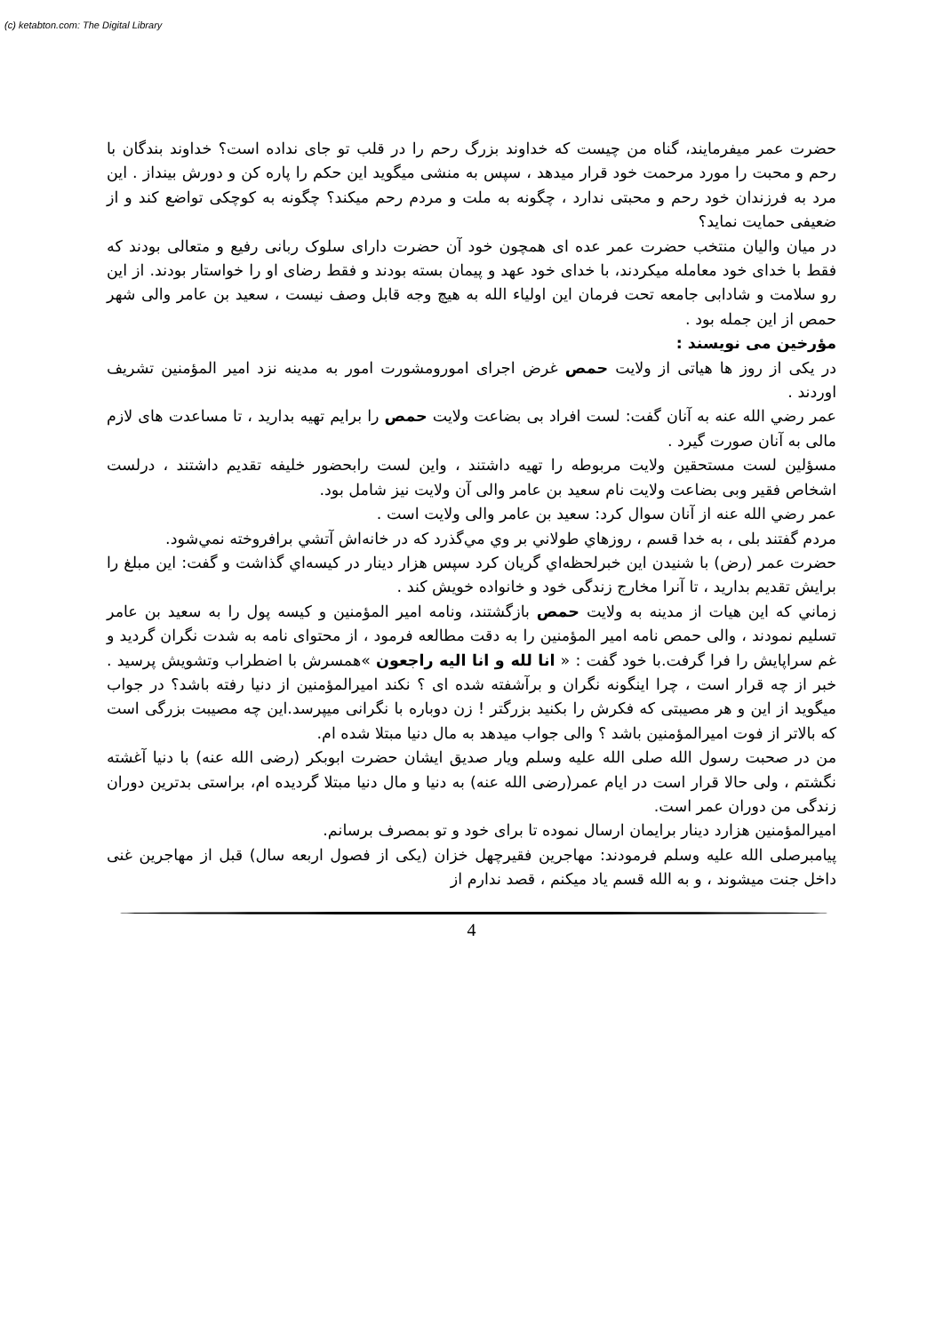(c) ketabton.com: The Digital Library
حضرت عمر میفرمایند، گناه من چیست که خداوند بزرگ رحم را در قلب تو جای نداده است؟ خداوند بندگان با رحم و محبت را مورد مرحمت خود قرار میدهد ، سپس به منشی میگوید این حکم را پاره کن و دورش بینداز . این مرد به فرزندان خود رحم و محبتی ندارد ، چگونه به ملت و مردم رحم میکند؟ چگونه به کوچکی تواضع کند و از ضعیفی حمایت نماید؟
در میان والیان منتخب حضرت عمر عده ای همچون خود آن حضرت دارای سلوک ربانی رفیع و متعالی بودند که فقط با خدای خود معامله میکردند، با خدای خود عهد و پیمان بسته بودند و فقط رضای او را خواستار بودند. از این رو سلامت و شادابی جامعه تحت فرمان این اولیاء الله به هیچ وجه قابل وصف نیست ، سعید بن عامر والی شهر حمص از این جمله بود .
مؤرخین می نویسند :
در یکی از روز ها هیاتی از ولایت حمص غرض اجرای امورومشورت امور به مدینه نزد امیر المؤمنین تشریف اوردند .
عمر رضي الله عنه به آنان گفت: لست افراد بی بضاعت ولایت حمص را برایم تهیه بدارید ، تا مساعدت های لازم مالی به آنان صورت گیرد .
مسؤلین لست مستحقین ولایت مربوطه را تهیه داشتند ، واین لست رابحضور خلیفه تقدیم داشتند ، درلست اشخاص فقیر وبی بضاعت ولایت نام سعید بن عامر والی آن ولایت نیز شامل بود.
عمر رضي الله عنه از آنان سوال كرد: سعید بن عامر والی ولایت است .
مردم گفتند بلی ، به خدا قسم ، روزهاي طولاني بر وي مي‌گذرد كه در خانه‌اش آتشي برافروخته نمي‌شود.
حضرت عمر (رض) با شنيدن اين خبرلحظه‌اي گريان كرد سپس هزار دينار در كيسه‌اي گذاشت و گفت: اين مبلغ را برایش تقديم بدارید ، تا آنرا مخارج زندگی خود و خانواده خویش کند .
زماني كه اين هيات از مدينه به ولایت حمص بازگشتند، ونامه امیر المؤمنین و کیسه پول را به سعید بن عامر تسلیم نمودند ، والی حمص نامه امیر المؤمنین را به دقت مطالعه فرمود ، از محتوای نامه به شدت نگران گردید و غم سراپایش را فرا گرفت.با خود گفت : « انا لله و انا الیه راجعون »همسرش با اضطراب وتشویش پرسید . خبر از چه قرار است ، چرا اینگونه نگران و برآشفته شده ای ؟ نکند امیرالمؤمنین از دنیا رفته باشد؟ در جواب میگوید از این و هر مصیبتی که فکرش را بکنید بزرگتر ! زن دوباره با نگرانی میپرسد.این چه مصیبت بزرگی است که بالاتر از فوت امیرالمؤمنین باشد ؟ والی جواب میدهد به مال دنیا مبتلا شده ام.
من در صحبت رسول الله صلی الله علیه وسلم ویار صدیق ایشان حضرت ابوبکر (رضی الله عنه) با دنیا آغشته نگشتم ، ولی حالا قرار است در ایام عمر(رضی الله عنه) به دنیا و مال دنیا مبتلا گردیده ام، براستی بدترین دوران زندگی من دوران عمر است.
امیرالمؤمنین هزارد دینار برایمان ارسال نموده تا برای خود و تو بمصرف برسانم.
پیامبرصلی الله علیه وسلم فرمودند: مهاجرين فقيرچهل خزان (یکی از فصول اربعه سال) قبل از مهاجرين غنى داخل جنت ميشوند ، و به الله قسم یاد میکنم ، قصد ندارم از
4